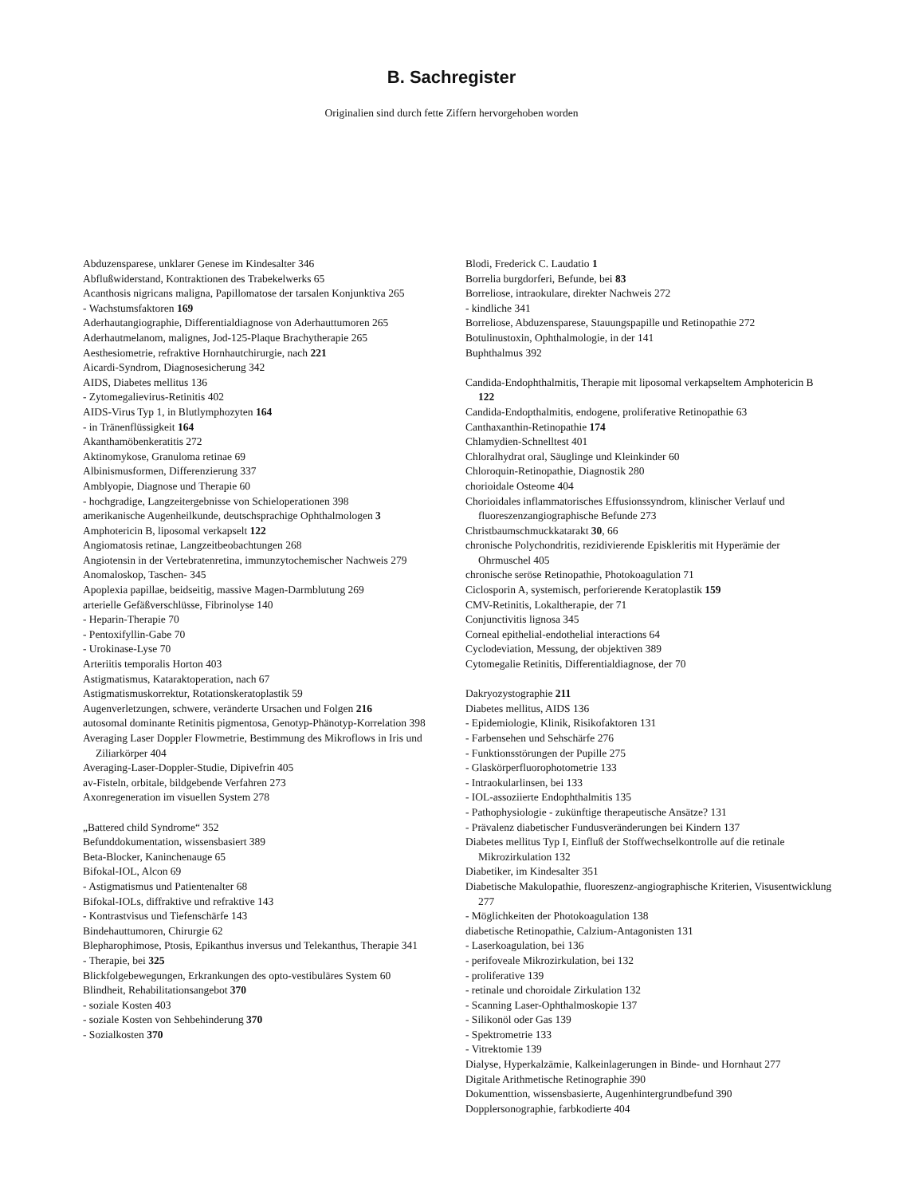B. Sachregister
Originalien sind durch fette Ziffern hervorgehoben worden
Abduzensparese, unklarer Genese im Kindesalter 346
Abflußwiderstand, Kontraktionen des Trabekelwerks 65
Acanthosis nigricans maligna, Papillomatose der tarsalen Konjunktiva 265
- Wachstumsfaktoren 169
Aderhautangiographie, Differentialdiagnose von Aderhauttumoren 265
Aderhautmelanom, malignes, Jod-125-Plaque Brachytherapie 265
Aesthesiometrie, refraktive Hornhautchirurgie, nach 221
Aicardi-Syndrom, Diagnosesicherung 342
AIDS, Diabetes mellitus 136
- Zytomegalievirus-Retinitis 402
AIDS-Virus Typ 1, in Blutlymphozyten 164
- in Tränenflüssigkeit 164
Akanthamöbenkeratitis 272
Aktinomykose, Granuloma retinae 69
Albinismusformen, Differenzierung 337
Amblyopie, Diagnose und Therapie 60
- hochgradige, Langzeitergebnisse von Schieloperationen 398
amerikanische Augenheilkunde, deutschsprachige Ophthalmologen 3
Amphotericin B, liposomal verkapselt 122
Angiomatosis retinae, Langzeitbeobachtungen 268
Angiotensin in der Vertebratenretina, immunzytochemischer Nachweis 279
Anomaloskop, Taschen- 345
Apoplexia papillae, beidseitig, massive Magen-Darmblutung 269
arterielle Gefäßverschlüsse, Fibrinolyse 140
- Heparin-Therapie 70
- Pentoxifyllin-Gabe 70
- Urokinase-Lyse 70
Arteriitis temporalis Horton 403
Astigmatismus, Kataraktoperation, nach 67
Astigmatismuskorrektur, Rotationskeratoplastik 59
Augenverletzungen, schwere, veränderte Ursachen und Folgen 216
autosomal dominante Retinitis pigmentosa, Genotyp-Phänotyp-Korrelation 398
Averaging Laser Doppler Flowmetrie, Bestimmung des Mikroflows in Iris und Ziliarkörper 404
Averaging-Laser-Doppler-Studie, Dipivefrin 405
av-Fisteln, orbitale, bildgebende Verfahren 273
Axonregeneration im visuellen System 278
„Battered child Syndrome“ 352
Befunddokumentation, wissensbasiert 389
Beta-Blocker, Kaninchenauge 65
Bifokal-IOL, Alcon 69
- Astigmatismus und Patientenalter 68
Bifokal-IOLs, diffraktive und refraktive 143
- Kontrastvisus und Tiefenschärfe 143
Bindehauttumoren, Chirurgie 62
Blepharophimose, Ptosis, Epikanthus inversus und Telekanthus, Therapie 341
- Therapie, bei 325
Blickfolgebewegungen, Erkrankungen des opto-vestibuläres System 60
Blindheit, Rehabilitationsangebot 370
- soziale Kosten 403
- soziale Kosten von Sehbehinderung 370
- Sozialkosten 370
Blodi, Frederick C. Laudatio 1
Borrelia burgdorferi, Befunde, bei 83
Borreliose, intraokulare, direkter Nachweis 272
- kindliche 341
Borreliose, Abduzensparese, Stauungspapille und Retinopathie 272
Botulinustoxin, Ophthalmologie, in der 141
Buphthalmus 392
Candida-Endophthalmitis, Therapie mit liposomal verkapseltem Amphotericin B 122
Candida-Endopthalmitis, endogene, proliferative Retinopathie 63
Canthaxanthin-Retinopathie 174
Chlamydien-Schnelltest 401
Chloralhydrat oral, Säuglinge und Kleinkinder 60
Chloroquin-Retinopathie, Diagnostik 280
chorioidale Osteome 404
Chorioidales inflammatorisches Effusionssyndrom, klinischer Verlauf und fluoreszenzangiographische Befunde 273
Christbaumschmuckkatarakt 30, 66
chronische Polychondritis, rezidivierende Episkleritis mit Hyperämie der Ohrmuschel 405
chronische seröse Retinopathie, Photokoagulation 71
Ciclosporin A, systemisch, perforierende Keratoplastik 159
CMV-Retinitis, Lokaltherapie, der 71
Conjunctivitis lignosa 345
Corneal epithelial-endothelial interactions 64
Cyclodeviation, Messung, der objektiven 389
Cytomegalie Retinitis, Differentialdiagnose, der 70
Dakryozystographie 211
Diabetes mellitus, AIDS 136
- Epidemiologie, Klinik, Risikofaktoren 131
- Farbensehen und Sehschärfe 276
- Funktionsstörungen der Pupille 275
- Glaskörperfluorophotometrie 133
- Intraokularlinsen, bei 133
- IOL-assoziierte Endophthalmitis 135
- Pathophysiologie - zukünftige therapeutische Ansätze? 131
- Prävalenz diabetischer Fundusveränderungen bei Kindern 137
Diabetes mellitus Typ I, Einfluß der Stoffwechselkontrolle auf die retinale Mikrozirkulation 132
Diabetiker, im Kindesalter 351
Diabetische Makulopathie, fluoreszenz-angiographische Kriterien, Visusentwicklung 277
- Möglichkeiten der Photokoagulation 138
diabetische Retinopathie, Calzium-Antagonisten 131
- Laserkoagulation, bei 136
- perifoveale Mikrozirkulation, bei 132
- proliferative 139
- retinale und choroidale Zirkulation 132
- Scanning Laser-Ophthalmoskopie 137
- Silikonöl oder Gas 139
- Spektrometrie 133
- Vitrektomie 139
Dialyse, Hyperkalzämie, Kalkeinlagerungen in Binde- und Hornhaut 277
Digitale Arithmetische Retinographie 390
Dokumenttion, wissensbasierte, Augenhintergrundbefund 390
Dopplersonographie, farbkodierte 404